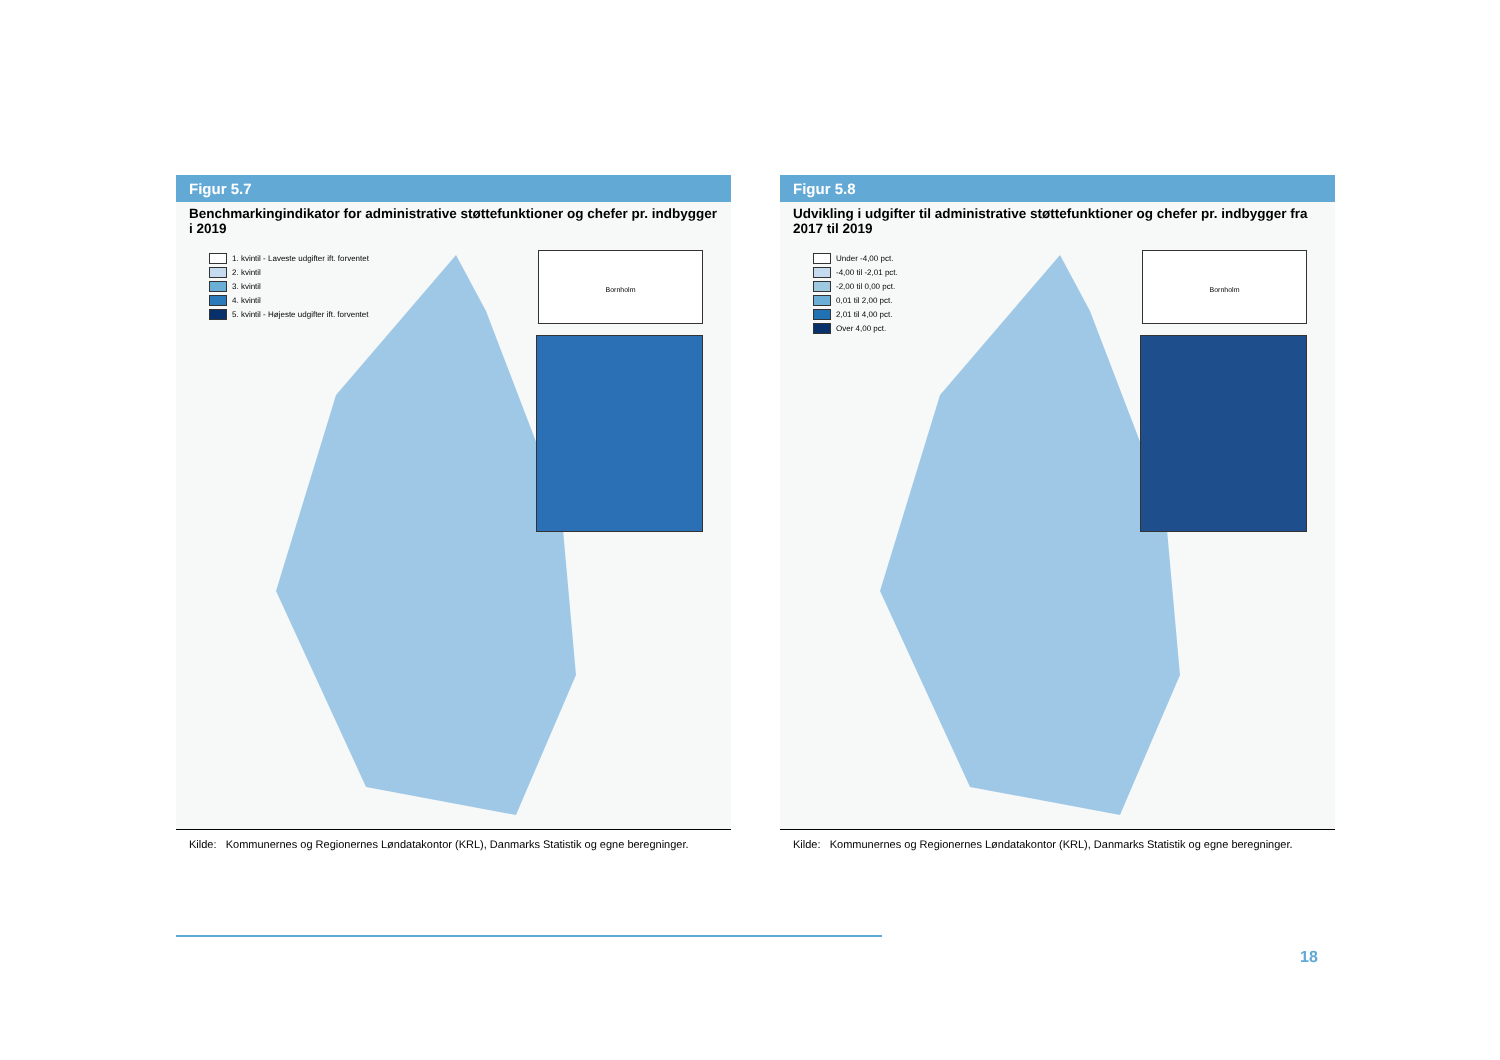Figur 5.7
Benchmarkingindikator for administrative støttefunktioner og chefer pr. indbygger i 2019
1. kvintil - Laveste udgifter ift. forventet
2. kvintil
3. kvintil
4. kvintil
5. kvintil - Højeste udgifter ift. forventet
Bornholm
Kilde: Kommunernes og Regionernes Løndatakontor (KRL), Danmarks Statistik og egne beregninger.
Figur 5.8
Udvikling i udgifter til administrative støttefunktioner og chefer pr. indbygger fra 2017 til 2019
Under -4,00 pct.
-4,00 til -2,01 pct.
-2,00 til 0,00 pct.
0,01 til 2,00 pct.
2,01 til 4,00 pct.
Over 4,00 pct.
Bornholm
Kilde: Kommunernes og Regionernes Løndatakontor (KRL), Danmarks Statistik og egne beregninger.
18